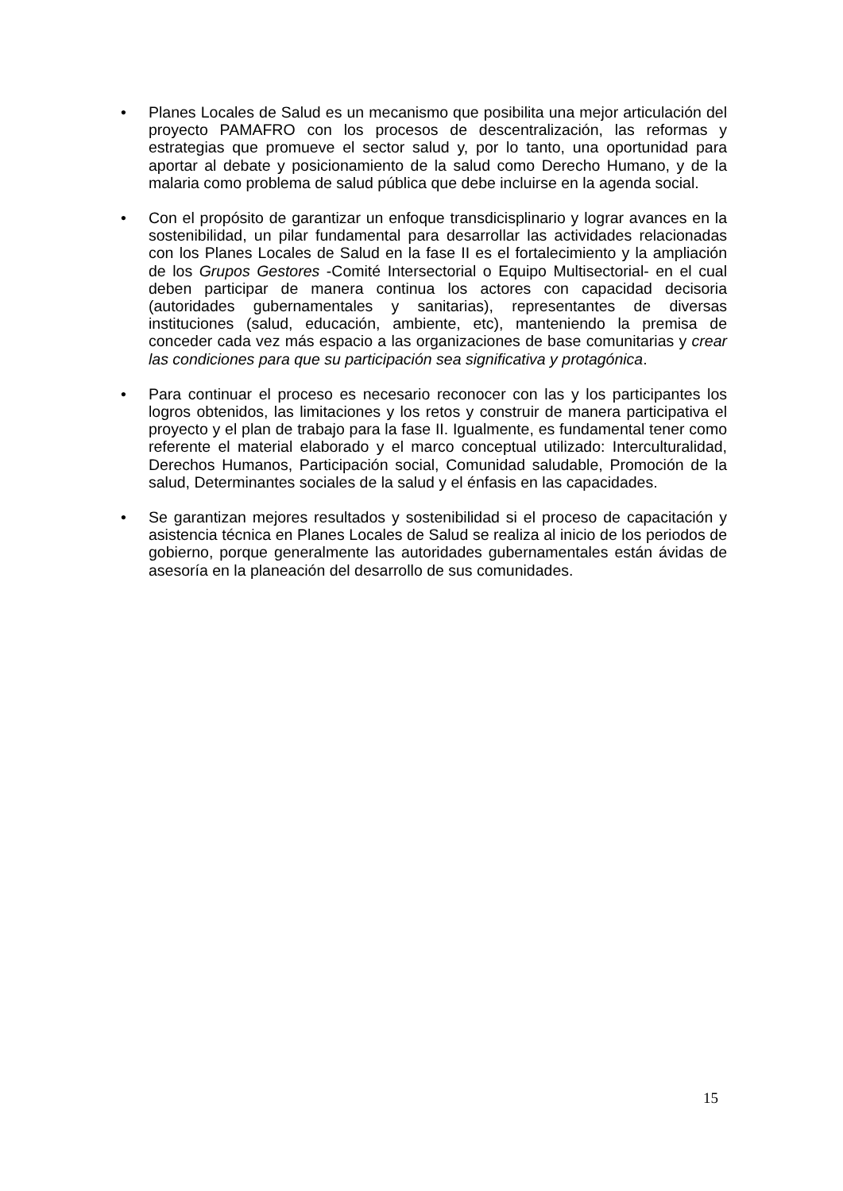• Planes Locales de Salud es un mecanismo que posibilita una mejor articulación del proyecto PAMAFRO con los procesos de descentralización, las reformas y estrategias que promueve el sector salud y, por lo tanto, una oportunidad para aportar al debate y posicionamiento de la salud como Derecho Humano, y de la malaria como problema de salud pública que debe incluirse en la agenda social.
• Con el propósito de garantizar un enfoque transdicisplinario y lograr avances en la sostenibilidad, un pilar fundamental para desarrollar las actividades relacionadas con los Planes Locales de Salud en la fase II es el fortalecimiento y la ampliación de los Grupos Gestores -Comité Intersectorial o Equipo Multisectorial- en el cual deben participar de manera continua los actores con capacidad decisoria (autoridades gubernamentales y sanitarias), representantes de diversas instituciones (salud, educación, ambiente, etc), manteniendo la premisa de conceder cada vez más espacio a las organizaciones de base comunitarias y crear las condiciones para que su participación sea significativa y protagónica.
• Para continuar el proceso es necesario reconocer con las y los participantes los logros obtenidos, las limitaciones y los retos y construir de manera participativa el proyecto y el plan de trabajo para la fase II. Igualmente, es fundamental tener como referente el material elaborado y el marco conceptual utilizado: Interculturalidad, Derechos Humanos, Participación social, Comunidad saludable, Promoción de la salud, Determinantes sociales de la salud y el énfasis en las capacidades.
• Se garantizan mejores resultados y sostenibilidad si el proceso de capacitación y asistencia técnica en Planes Locales de Salud se realiza al inicio de los periodos de gobierno, porque generalmente las autoridades gubernamentales están ávidas de asesoría en la planeación del desarrollo de sus comunidades.
15